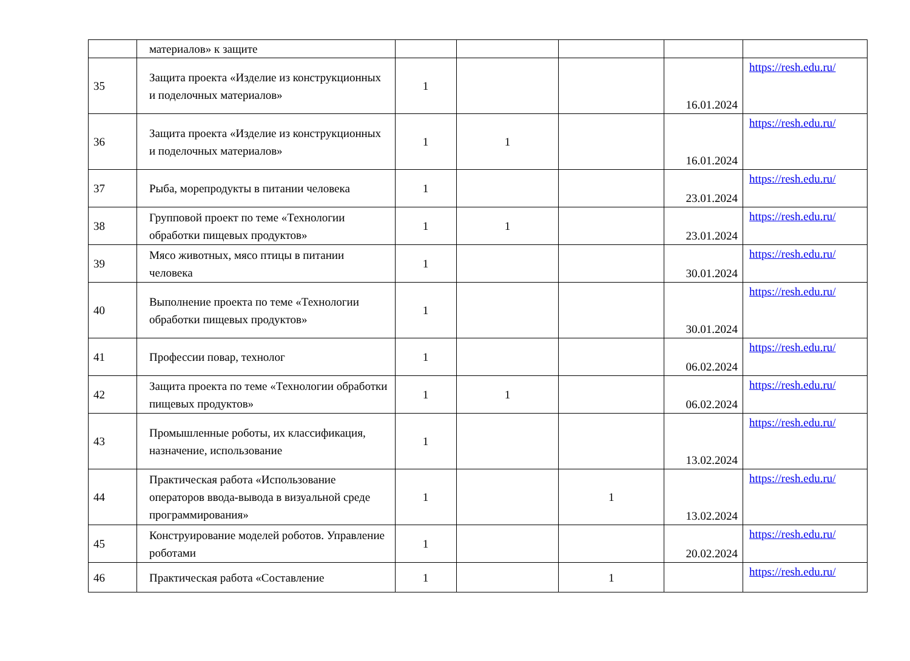| | материалов» к защите | | | | | |
| 35 | Защита проекта «Изделие из конструкционных и поделочных материалов» | 1 | | | 16.01.2024 | https://resh.edu.ru/ |
| 36 | Защита проекта «Изделие из конструкционных и поделочных материалов» | 1 | 1 | | 16.01.2024 | https://resh.edu.ru/ |
| 37 | Рыба, морепродукты в питании человека | 1 | | | 23.01.2024 | https://resh.edu.ru/ |
| 38 | Групповой проект по теме «Технологии обработки пищевых продуктов» | 1 | 1 | | 23.01.2024 | https://resh.edu.ru/ |
| 39 | Мясо животных, мясо птицы в питании человека | 1 | | | 30.01.2024 | https://resh.edu.ru/ |
| 40 | Выполнение проекта по теме «Технологии обработки пищевых продуктов» | 1 | | | 30.01.2024 | https://resh.edu.ru/ |
| 41 | Профессии повар, технолог | 1 | | | 06.02.2024 | https://resh.edu.ru/ |
| 42 | Защита проекта по теме «Технологии обработки пищевых продуктов» | 1 | 1 | | 06.02.2024 | https://resh.edu.ru/ |
| 43 | Промышленные роботы, их классификация, назначение, использование | 1 | | | 13.02.2024 | https://resh.edu.ru/ |
| 44 | Практическая работа «Использование операторов ввода-вывода в визуальной среде программирования» | 1 | | 1 | 13.02.2024 | https://resh.edu.ru/ |
| 45 | Конструирование моделей роботов. Управление роботами | 1 | | | 20.02.2024 | https://resh.edu.ru/ |
| 46 | Практическая работа «Составление | 1 | | 1 | | https://resh.edu.ru/ |